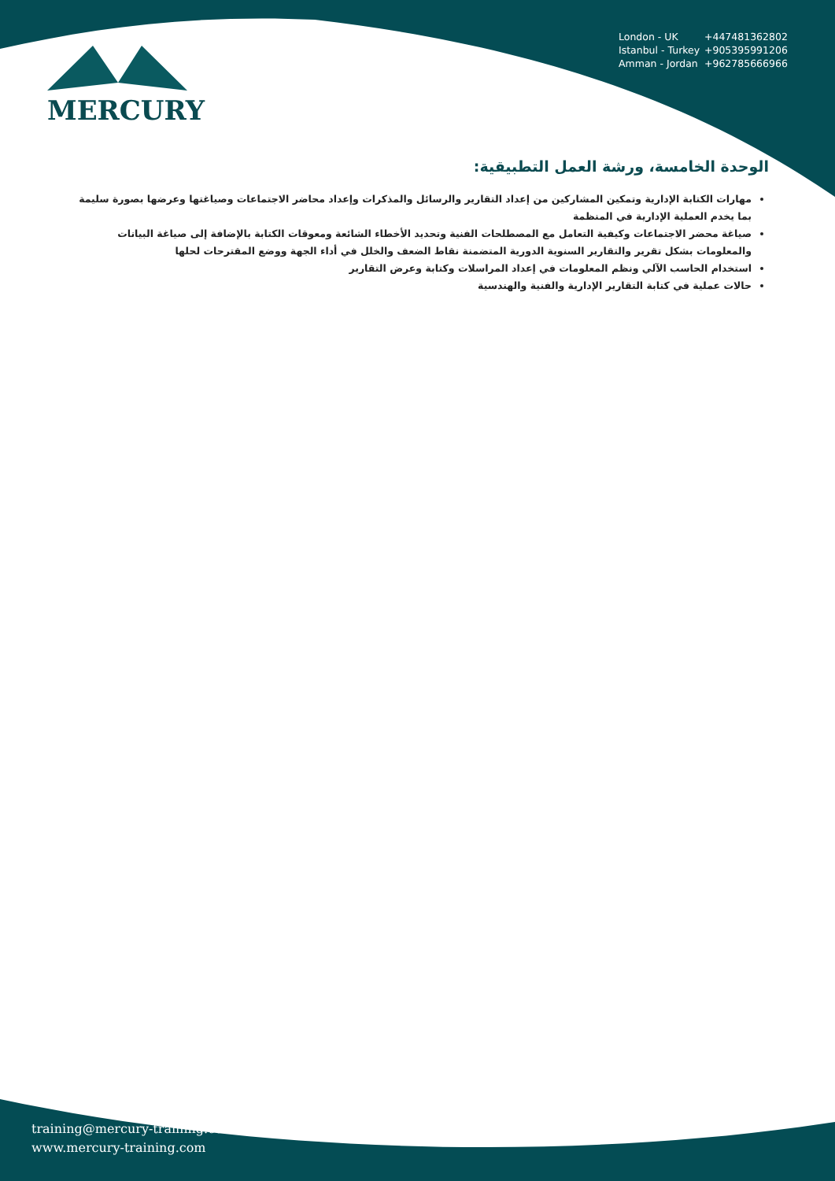MERCURY
London - UK +447481362802
Istanbul - Turkey +905395991206
Amman - Jordan +962785666966
الوحدة الخامسة، ورشة العمل التطبيقية:
مهارات الكتابة الإدارية وتمكين المشاركين من إعداد التقارير والرسائل والمذكرات وإعداد محاضر الاجتماعات وصياغتها وعرضها بصورة سليمة بما يخدم العملية الإدارية في المنظمة
صياغة محضر الاجتماعات وكيفية التعامل مع المصطلحات الفنية وتحديد الأخطاء الشائعة ومعوقات الكتابة بالإضافة إلى صياغة البيانات والمعلومات بشكل تقرير والتقارير السنوية الدورية المتضمنة نقاط الضعف والخلل في أداء الجهة ووضع المقترحات لحلها
استخدام الحاسب الآلي ونظم المعلومات في إعداد المراسلات وكتابة وعرض التقارير
حالات عملية في كتابة التقارير الإدارية والفنية والهندسية
training@mercury-training.com
www.mercury-training.com